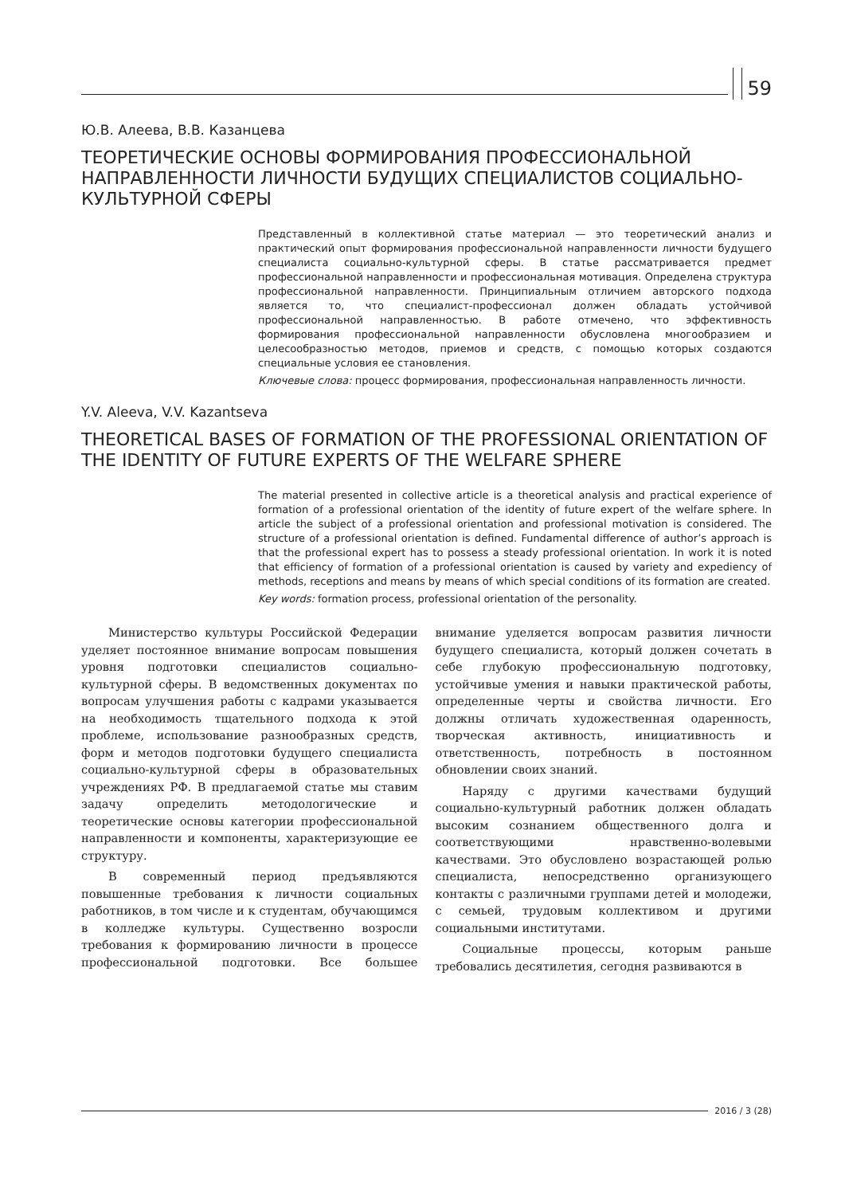59
Ю.В. Алеева, В.В. Казанцева
ТЕОРЕТИЧЕСКИЕ ОСНОВЫ ФОРМИРОВАНИЯ ПРОФЕССИОНАЛЬНОЙ НАПРАВЛЕННОСТИ ЛИЧНОСТИ БУДУЩИХ СПЕЦИАЛИСТОВ СОЦИАЛЬНО-КУЛЬТУРНОЙ СФЕРЫ
Представленный в коллективной статье материал — это теоретический анализ и практический опыт формирования профессиональной направленности личности будущего специалиста социально-культурной сферы. В статье рассматривается предмет профессиональной направленности и профессиональная мотивация. Определена структура профессиональной направленности. Принципиальным отличием авторского подхода является то, что специалист-профессионал должен обладать устойчивой профессиональной направленностью. В работе отмечено, что эффективность формирования профессиональной направленности обусловлена многообразием и целесообразностью методов, приемов и средств, с помощью которых создаются специальные условия ее становления.
Ключевые слова: процесс формирования, профессиональная направленность личности.
Y.V. Aleeva, V.V. Kazantseva
THEORETICAL BASES OF FORMATION OF THE PROFESSIONAL ORIENTATION OF THE IDENTITY OF FUTURE EXPERTS OF THE WELFARE SPHERE
The material presented in collective article is a theoretical analysis and practical experience of formation of a professional orientation of the identity of future expert of the welfare sphere. In article the subject of a professional orientation and professional motivation is considered. The structure of a professional orientation is defined. Fundamental difference of author’s approach is that the professional expert has to possess a steady professional orientation. In work it is noted that efficiency of formation of a professional orientation is caused by variety and expediency of methods, receptions and means by means of which special conditions of its formation are created.
Key words: formation process, professional orientation of the personality.
Министерство культуры Российской Федерации уделяет постоянное внимание вопросам повышения уровня подготовки специалистов социально-культурной сферы. В ведомственных документах по вопросам улучшения работы с кадрами указывается на необходимость тщательного подхода к этой проблеме, использование разнообразных средств, форм и методов подготовки будущего специалиста социально-культурной сферы в образовательных учреждениях РФ. В предлагаемой статье мы ставим задачу определить методологические и теоретические основы категории профессиональной направленности и компоненты, характеризующие ее структуру.
В современный период предъявляются повышенные требования к личности социальных работников, в том числе и к студентам, обучающимся в колледже культуры. Существенно возросли требования к формированию личности в процессе профессиональной подготовки. Все большее внимание уделяется вопросам развития личности будущего специалиста, который должен сочетать в себе глубокую профессиональную подготовку, устойчивые умения и навыки практической работы, определенные черты и свойства личности. Его должны отличать художественная одаренность, творческая активность, инициативность и ответственность, потребность в постоянном обновлении своих знаний.
Наряду с другими качествами будущий социально-культурный работник должен обладать высоким сознанием общественного долга и соответствующими нравственно-волевыми качествами. Это обусловлено возрастающей ролью специалиста, непосредственно организующего контакты с различными группами детей и молодежи, с семьей, трудовым коллективом и другими социальными институтами.
Социальные процессы, которым раньше требовались десятилетия, сегодня развиваются в
2016 / 3 (28)